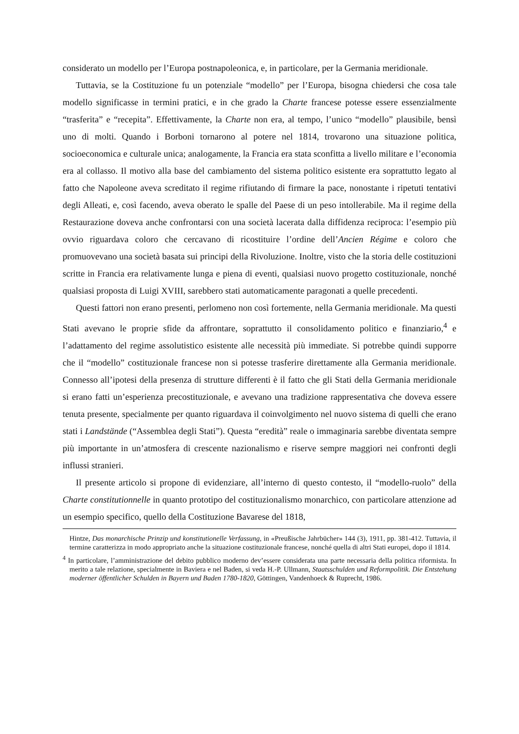considerato un modello per l’Europa postnapoleonica, e, in particolare, per la Germania meridionale.
Tuttavia, se la Costituzione fu un potenziale “modello” per l’Europa, bisogna chiedersi che cosa tale modello significasse in termini pratici, e in che grado la Charte francese potesse essere essenzialmente “trasferita” e “recepita”. Effettivamente, la Charte non era, al tempo, l’unico “modello” plausibile, bensì uno di molti. Quando i Borboni tornarono al potere nel 1814, trovarono una situazione politica, socioeconomica e culturale unica; analogamente, la Francia era stata sconfitta a livello militare e l’economia era al collasso. Il motivo alla base del cambiamento del sistema politico esistente era soprattutto legato al fatto che Napoleone aveva screditato il regime rifiutando di firmare la pace, nonostante i ripetuti tentativi degli Alleati, e, così facendo, aveva oberato le spalle del Paese di un peso intollerabile. Ma il regime della Restaurazione doveva anche confrontarsi con una società lacerata dalla diffidenza reciproca: l’esempio più ovvio riguardava coloro che cercavano di ricostituire l’ordine dell’Ancien Régime e coloro che promuovevano una società basata sui principi della Rivoluzione. Inoltre, visto che la storia delle costituzioni scritte in Francia era relativamente lunga e piena di eventi, qualsiasi nuovo progetto costituzionale, nonché qualsiasi proposta di Luigi XVIII, sarebbero stati automaticamente paragonati a quelle precedenti.
Questi fattori non erano presenti, perlomeno non così fortemente, nella Germania meridionale. Ma questi Stati avevano le proprie sfide da affrontare, soprattutto il consolidamento politico e finanziario,<sup>4</sup> e l’adattamento del regime assolutistico esistente alle necessità più immediate. Si potrebbe quindi supporre che il “modello” costituzionale francese non si potesse trasferire direttamente alla Germania meridionale. Connesso all’ipotesi della presenza di strutture differenti è il fatto che gli Stati della Germania meridionale si erano fatti un’esperienza precostituzionale, e avevano una tradizione rappresentativa che doveva essere tenuta presente, specialmente per quanto riguardava il coinvolgimento nel nuovo sistema di quelli che erano stati i Landstände (“Assemblea degli Stati”). Questa “eredità” reale o immaginaria sarebbe diventata sempre più importante in un’atmosfera di crescente nazionalismo e riserve sempre maggiori nei confronti degli influssi stranieri.
Il presente articolo si propone di evidenziare, all’interno di questo contesto, il “modello-ruolo” della Charte constitutionnelle in quanto prototipo del costituzionalismo monarchico, con particolare attenzione ad un esempio specifico, quello della Costituzione Bavarese del 1818,
Hintze, Das monarchische Prinzip und konstitutionelle Verfassung, in «Preußische Jahrbücher» 144 (3), 1911, pp. 381-412. Tuttavia, il termine caratterizza in modo appropriato anche la situazione costituzionale francese, nonché quella di altri Stati europei, dopo il 1814.
<sup>4</sup> In particolare, l’amministrazione del debito pubblico moderno dev’essere considerata una parte necessaria della politica riformista. In merito a tale relazione, specialmente in Baviera e nel Baden, si veda H.-P. Ullmann, Staatsschulden und Reformpolitik. Die Entstehung moderner öffentlicher Schulden in Bayern und Baden 1780-1820, Göttingen, Vandenhoeck & Ruprecht, 1986.